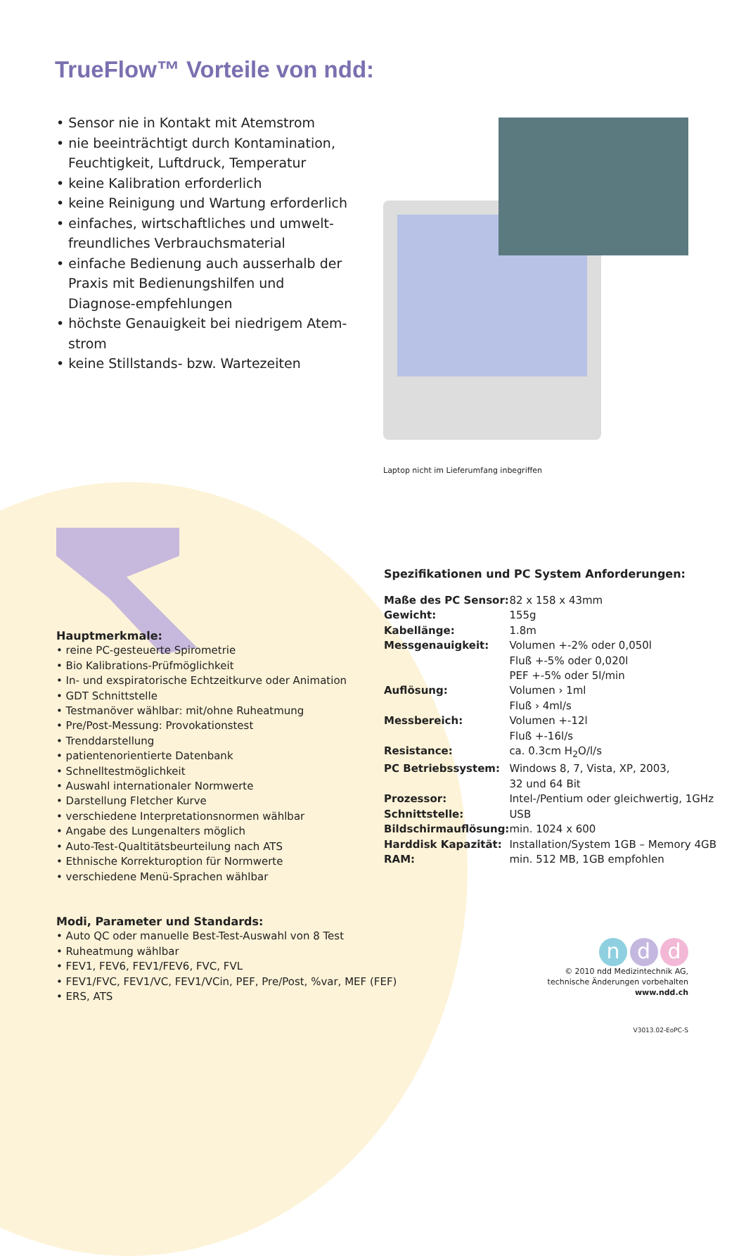TrueFlow™ Vorteile von ndd:
• Sensor nie in Kontakt mit Atemstrom
• nie beeinträchtigt durch Kontamination, Feuchtigkeit, Luftdruck, Temperatur
• keine Kalibration erforderlich
• keine Reinigung und Wartung erforderlich
• einfaches, wirtschaftliches und umwelt-freundliches Verbrauchsmaterial
• einfache Bedienung auch ausserhalb der Praxis mit Bedienungshilfen und Diagnose-empfehlungen
• höchste Genauigkeit bei niedrigem Atem-strom
• keine Stillstands- bzw. Wartezeiten
Laptop nicht im Lieferumfang inbegriffen
Hauptmerkmale:
• reine PC-gesteuerte Spirometrie
• Bio Kalibrations-Prüfmöglichkeit
• In- und exspiratorische Echtzeitkurve oder Animation
• GDT Schnittstelle
• Testmanöver wählbar: mit/ohne Ruheatmung
• Pre/Post-Messung: Provokationstest
• Trenddarstellung
• patientenorientierte Datenbank
• Schnelltestmöglichkeit
• Auswahl internationaler Normwerte
• Darstellung Fletcher Kurve
• verschiedene Interpretationsnormen wählbar
• Angabe des Lungenalters möglich
• Auto-Test-Qualtitätsbeurteilung nach ATS
• Ethnische Korrekturoption für Normwerte
• verschiedene Menü-Sprachen wählbar
Modi, Parameter und Standards:
• Auto QC oder manuelle Best-Test-Auswahl von 8 Test
• Ruheatmung wählbar
• FEV1, FEV6, FEV1/FEV6, FVC, FVL
• FEV1/FVC, FEV1/VC, FEV1/VCin, PEF, Pre/Post, %var, MEF (FEF)
• ERS, ATS
Spezifikationen und PC System Anforderungen:
| Maße des PC Sensor: | 82 x 158 x 43mm |
| Gewicht: | 155g |
| Kabellänge: | 1.8m |
| Messgenauigkeit: | Volumen +-2% oder 0,050l Fluß +-5% oder 0,020l PEF +-5% oder 5l/min |
| Auflösung: | Volumen › 1ml Fluß › 4ml/s |
| Messbereich: | Volumen +-12l Fluß +-16l/s |
| Resistance: | ca. 0.3cm H<sub>2</sub>O/l/s |
| PC Betriebssystem: | Windows 8, 7, Vista, XP, 2003, 32 und 64 Bit |
| Prozessor: | Intel-/Pentium oder gleichwertig, 1GHz |
| Schnittstelle: | USB |
| Bildschirmauflösung: | min. 1024 x 600 |
| Harddisk Kapazität: | Installation/System 1GB – Memory 4GB |
| RAM: | min. 512 MB, 1GB empfohlen |
n d d
© 2010 ndd Medizintechnik AG,
technische Änderungen vorbehalten
www.ndd.ch
V3013.02-EoPC-S